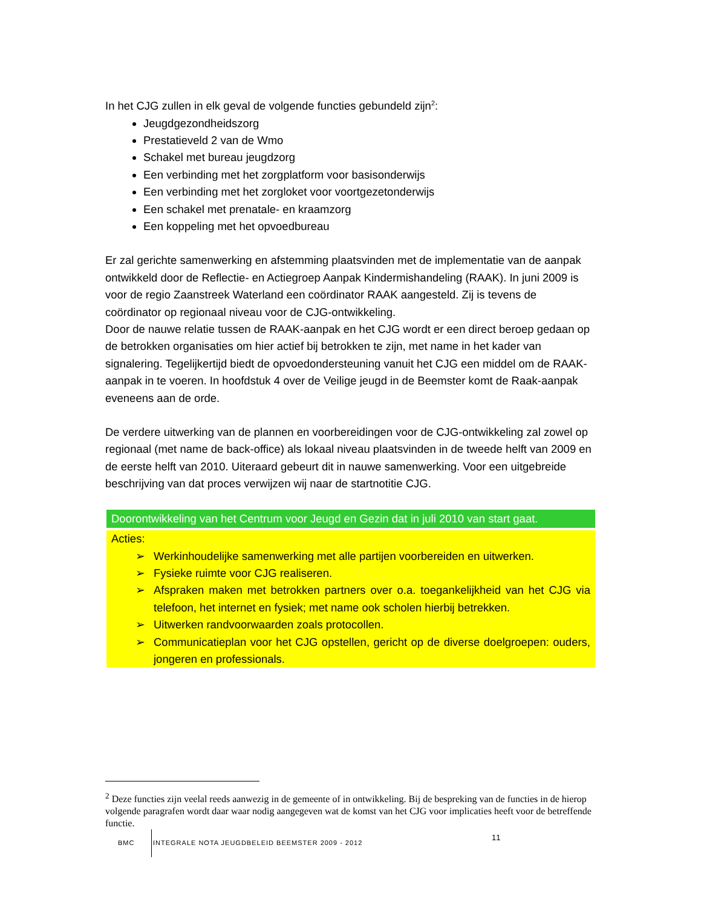In het CJG zullen in elk geval de volgende functies gebundeld zijn<sup>2</sup>:
Jeugdgezondheidszorg
Prestatieveld 2 van de Wmo
Schakel met bureau jeugdzorg
Een verbinding met het zorgplatform voor basisonderwijs
Een verbinding met het zorgloket voor voortgezetonderwijs
Een schakel met prenatale- en kraamzorg
Een koppeling met het opvoedbureau
Er zal gerichte samenwerking en afstemming plaatsvinden met de implementatie van de aanpak ontwikkeld door de Reflectie- en Actiegroep Aanpak Kindermishandeling (RAAK). In juni 2009 is voor de regio Zaanstreek Waterland een coördinator RAAK aangesteld. Zij is tevens de coördinator op regionaal niveau voor de CJG-ontwikkeling.
Door de nauwe relatie tussen de RAAK-aanpak en het CJG wordt er een direct beroep gedaan op de betrokken organisaties om hier actief bij betrokken te zijn, met name in het kader van signalering. Tegelijkertijd biedt de opvoedondersteuning vanuit het CJG een middel om de RAAK-aanpak in te voeren. In hoofdstuk 4 over de Veilige jeugd in de Beemster komt de Raak-aanpak eveneens aan de orde.
De verdere uitwerking van de plannen en voorbereidingen voor de CJG-ontwikkeling zal zowel op regionaal (met name de back-office) als lokaal niveau plaatsvinden in de tweede helft van 2009 en de eerste helft van 2010. Uiteraard gebeurt dit in nauwe samenwerking. Voor een uitgebreide beschrijving van dat proces verwijzen wij naar de startnotitie CJG.
Doorontwikkeling van het Centrum voor Jeugd en Gezin dat in juli 2010 van start gaat.
Acties:
➢ Werkinhoudelijke samenwerking met alle partijen voorbereiden en uitwerken.
➢ Fysieke ruimte voor CJG realiseren.
➢ Afspraken maken met betrokken partners over o.a. toegankelijkheid van het CJG via telefoon, het internet en fysiek; met name ook scholen hierbij betrekken.
➢ Uitwerken randvoorwaarden zoals protocollen.
➢ Communicatieplan voor het CJG opstellen, gericht op de diverse doelgroepen: ouders, jongeren en professionals.
<sup>2</sup> Deze functies zijn veelal reeds aanwezig in de gemeente of in ontwikkeling. Bij de bespreking van de functies in de hierop volgende paragrafen wordt daar waar nodig aangegeven wat de komst van het CJG voor implicaties heeft voor de betreffende functie.
BMC INTEGRALE NOTA JEUGDBELEID BEEMSTER 2009 - 2012
11